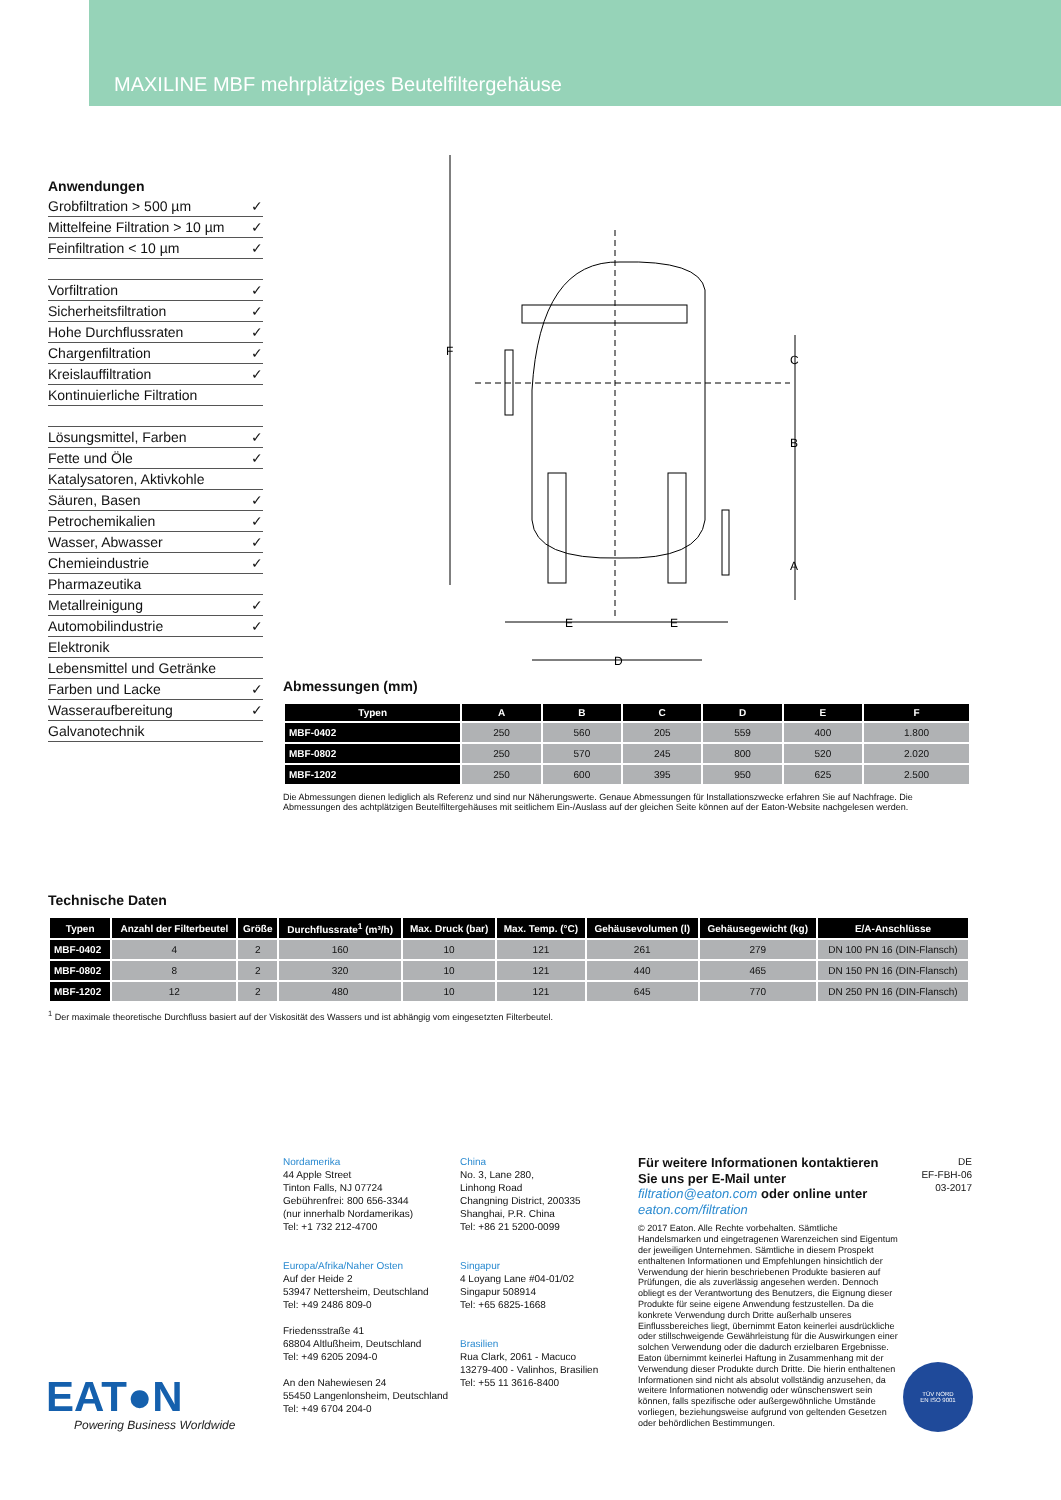MAXILINE MBF mehrplätziges Beutelfiltergehäuse
Anwendungen
Grobfiltration > 500 µm ✓
Mittelfeine Filtration > 10 µm ✓
Feinfiltration < 10 µm ✓
Vorfiltration ✓
Sicherheitsfiltration ✓
Hohe Durchflussraten ✓
Chargenfiltration ✓
Kreislauffiltration ✓
Kontinuierliche Filtration
Lösungsmittel, Farben ✓
Fette und Öle ✓
Katalysatoren, Aktivkohle
Säuren, Basen ✓
Petrochemikalien ✓
Wasser, Abwasser ✓
Chemieindustrie ✓
Pharmazeutika
Metallreinigung ✓
Automobilindustrie ✓
Elektronik
Lebensmittel und Getränke
Farben und Lacke ✓
Wasseraufbereitung ✓
Galvanotechnik
F
C
B
A
E
E
D
Abmessungen (mm)
| Typen | A | B | C | D | E | F |
| --- | --- | --- | --- | --- | --- | --- |
| MBF-0402 | 250 | 560 | 205 | 559 | 400 | 1.800 |
| MBF-0802 | 250 | 570 | 245 | 800 | 520 | 2.020 |
| MBF-1202 | 250 | 600 | 395 | 950 | 625 | 2.500 |
Die Abmessungen dienen lediglich als Referenz und sind nur Näherungswerte. Genaue Abmessungen für Installationszwecke erfahren Sie auf Nachfrage. Die Abmessungen des achtplätzigen Beutelfiltergehäuses mit seitlichem Ein-/Auslass auf der gleichen Seite können auf der Eaton-Website nachgelesen werden.
Technische Daten
| Typen | Anzahl der Filterbeutel | Größe | Durchflussrate<sup>1</sup> (m³/h) | Max. Druck (bar) | Max. Temp. (°C) | Gehäusevolumen (l) | Gehäusegewicht (kg) | E/A-Anschlüsse |
| --- | --- | --- | --- | --- | --- | --- | --- | --- |
| MBF-0402 | 4 | 2 | 160 | 10 | 121 | 261 | 279 | DN 100 PN 16 (DIN-Flansch) |
| MBF-0802 | 8 | 2 | 320 | 10 | 121 | 440 | 465 | DN 150 PN 16 (DIN-Flansch) |
| MBF-1202 | 12 | 2 | 480 | 10 | 121 | 645 | 770 | DN 250 PN 16 (DIN-Flansch) |
<sup>1</sup> Der maximale theoretische Durchfluss basiert auf der Viskosität des Wassers und ist abhängig vom eingesetzten Filterbeutel.
Nordamerika
44 Apple Street
Tinton Falls, NJ 07724
Gebührenfrei: 800 656-3344
(nur innerhalb Nordamerikas)
Tel: +1 732 212-4700
Europa/Afrika/Naher Osten
Auf der Heide 2
53947 Nettersheim, Deutschland
Tel: +49 2486 809-0
Friedensstraße 41
68804 Altlußheim, Deutschland
Tel: +49 6205 2094-0
An den Nahewiesen 24
55450 Langenlonsheim, Deutschland
Tel: +49 6704 204-0
China
No. 3, Lane 280,
Linhong Road
Changning District, 200335
Shanghai, P.R. China
Tel: +86 21 5200-0099
Singapur
4 Loyang Lane #04-01/02
Singapur 508914
Tel: +65 6825-1668
Brasilien
Rua Clark, 2061 - Macuco
13279-400 - Valinhos, Brasilien
Tel: +55 11 3616-8400
Für weitere Informationen kontaktieren Sie uns per E-Mail unter filtration@eaton.com oder online unter eaton.com/filtration
© 2017 Eaton. Alle Rechte vorbehalten. Sämtliche Handelsmarken und eingetragenen Warenzeichen sind Eigentum der jeweiligen Unternehmen. Sämtliche in diesem Prospekt enthaltenen Informationen und Empfehlungen hinsichtlich der Verwendung der hierin beschriebenen Produkte basieren auf Prüfungen, die als zuverlässig angesehen werden. Dennoch obliegt es der Verantwortung des Benutzers, die Eignung dieser Produkte für seine eigene Anwendung festzustellen. Da die konkrete Verwendung durch Dritte außerhalb unseres Einflussbereiches liegt, übernimmt Eaton keinerlei ausdrückliche oder stillschweigende Gewährleistung für die Auswirkungen einer solchen Verwendung oder die dadurch erzielbaren Ergebnisse. Eaton übernimmt keinerlei Haftung in Zusammenhang mit der Verwendung dieser Produkte durch Dritte. Die hierin enthaltenen Informationen sind nicht als absolut vollständig anzusehen, da weitere Informationen notwendig oder wünschenswert sein können, falls spezifische oder außergewöhnliche Umstände vorliegen, beziehungsweise aufgrund von geltenden Gesetzen oder behördlichen Bestimmungen.
DE
EF-FBH-06
03-2017
EAT●N
Powering Business Worldwide
TÜV NORD
EN ISO 9001